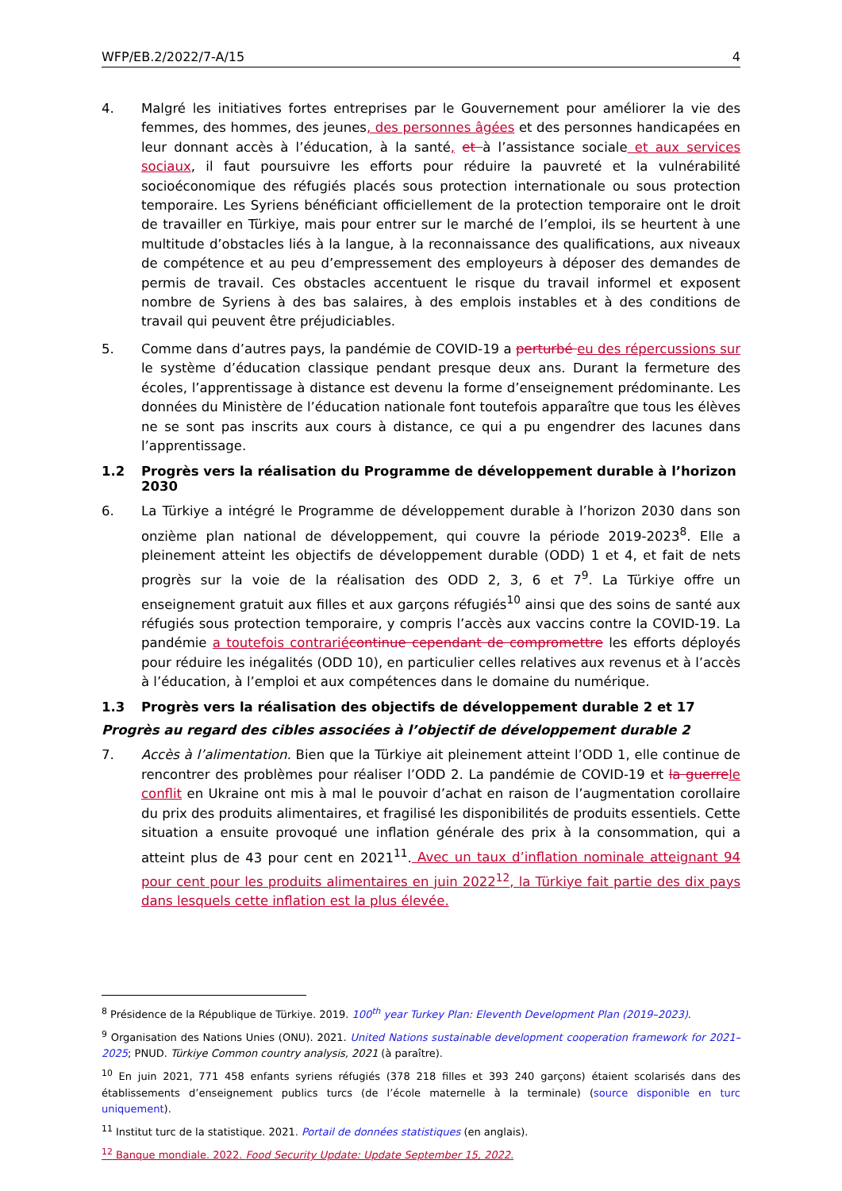WFP/EB.2/2022/7-A/15 4
4. Malgré les initiatives fortes entreprises par le Gouvernement pour améliorer la vie des femmes, des hommes, des jeunes, des personnes âgées et des personnes handicapées en leur donnant accès à l’éducation, à la santé, et à l’assistance sociale et aux services sociaux, il faut poursuivre les efforts pour réduire la pauvreté et la vulnérabilité socioéconomique des réfugiés placés sous protection internationale ou sous protection temporaire. Les Syriens bénéficiant officiellement de la protection temporaire ont le droit de travailler en Türkiye, mais pour entrer sur le marché de l’emploi, ils se heurtent à une multitude d’obstacles liés à la langue, à la reconnaissance des qualifications, aux niveaux de compétence et au peu d’empressement des employeurs à déposer des demandes de permis de travail. Ces obstacles accentuent le risque du travail informel et exposent nombre de Syriens à des bas salaires, à des emplois instables et à des conditions de travail qui peuvent être préjudiciables.
5. Comme dans d’autres pays, la pandémie de COVID-19 a perturbé eu des répercussions sur le système d’éducation classique pendant presque deux ans. Durant la fermeture des écoles, l’apprentissage à distance est devenu la forme d’enseignement prédominante. Les données du Ministère de l’éducation nationale font toutefois apparaître que tous les élèves ne se sont pas inscrits aux cours à distance, ce qui a pu engendrer des lacunes dans l’apprentissage.
1.2 Progrès vers la réalisation du Programme de développement durable à l’horizon 2030
6. La Türkiye a intégré le Programme de développement durable à l’horizon 2030 dans son onzième plan national de développement, qui couvre la période 2019-2023<sup>8</sup>. Elle a pleinement atteint les objectifs de développement durable (ODD) 1 et 4, et fait de nets progrès sur la voie de la réalisation des ODD 2, 3, 6 et 7<sup>9</sup>. La Türkiye offre un enseignement gratuit aux filles et aux garçons réfugiés<sup>10</sup> ainsi que des soins de santé aux réfugiés sous protection temporaire, y compris l’accès aux vaccins contre la COVID-19. La pandémie a toutefois contrarié continue cependant de compromettre les efforts déployés pour réduire les inégalités (ODD 10), en particulier celles relatives aux revenus et à l’accès à l’éducation, à l’emploi et aux compétences dans le domaine du numérique.
1.3 Progrès vers la réalisation des objectifs de développement durable 2 et 17
Progrès au regard des cibles associées à l’objectif de développement durable 2
7. Accès à l’alimentation. Bien que la Türkiye ait pleinement atteint l’ODD 1, elle continue de rencontrer des problèmes pour réaliser l’ODD 2. La pandémie de COVID-19 et la guerre le conflit en Ukraine ont mis à mal le pouvoir d’achat en raison de l’augmentation corollaire du prix des produits alimentaires, et fragilisé les disponibilités de produits essentiels. Cette situation a ensuite provoqué une inflation générale des prix à la consommation, qui a atteint plus de 43 pour cent en 2021<sup>11</sup>. Avec un taux d’inflation nominale atteignant 94 pour cent pour les produits alimentaires en juin 2022<sup>12</sup>, la Türkiye fait partie des dix pays dans lesquels cette inflation est la plus élevée.
<sup>8</sup> Présidence de la République de Türkiye. 2019. 100<sup>th</sup> year Turkey Plan: Eleventh Development Plan (2019–2023).
<sup>9</sup> Organisation des Nations Unies (ONU). 2021. United Nations sustainable development cooperation framework for 2021–2025; PNUD. Türkiye Common country analysis, 2021 (à paraître).
<sup>10</sup> En juin 2021, 771 458 enfants syriens réfugiés (378 218 filles et 393 240 garçons) étaient scolarisés dans des établissements d’enseignement publics turcs (de l’école maternelle à la terminale) (source disponible en turc uniquement).
<sup>11</sup> Institut turc de la statistique. 2021. Portail de données statistiques (en anglais).
<sup>12</sup> Banque mondiale. 2022. Food Security Update: Update September 15, 2022.